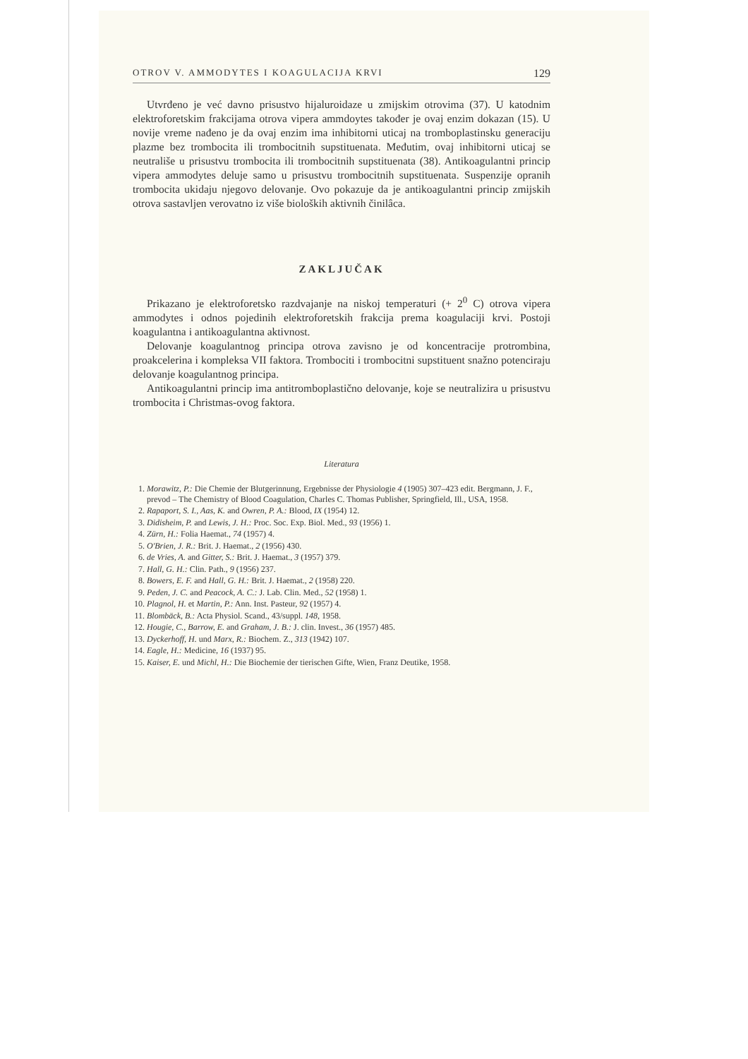OTROV V. AMMODYTES I KOAGULACIJA KRVI 129
Utvrđeno je već davno prisustvo hijaluroidaze u zmijskim otrovima (37). U katodnim elektroforetskim frakcijama otrova vipera ammdoytes također je ovaj enzim dokazan (15). U novije vreme nađeno je da ovaj enzim ima inhibitorni uticaj na tromboplastinsku generaciju plazme bez trombocita ili trombocitnih supstituenata. Međutim, ovaj inhibitorni uticaj se neutrališe u prisustvu trombocita ili trombocitnih supstituenata (38). Antikoagulantni princip vipera ammodytes deluje samo u prisustvu trombocitnih supstituenata. Suspenzije opranih trombocita ukidaju njegovo delovanje. Ovo pokazuje da je antikoagulantni princip zmijskih otrova sastavljen verovatno iz više bioloških aktivnih činilâca.
ZAKLJUČAK
Prikazano je elektroforetsko razdvajanje na niskoj temperaturi (+ 2<sup>0</sup> C) otrova vipera ammodytes i odnos pojedinih elektroforetskih frakcija prema koagulaciji krvi. Postoji koagulantna i antikoagulantna aktivnost.
Delovanje koagulantnog principa otrova zavisno je od koncentracije protrombina, proakcelerina i kompleksa VII faktora. Trombociti i trombocitni supstituent snažno potenciraju delovanje koagulantnog principa.
Antikoagulantni princip ima antitromboplastično delovanje, koje se neutralizira u prisustvu trombocita i Christmas-ovog faktora.
Literatura
1. Morawitz, P.: Die Chemie der Blutgerinnung, Ergebnisse der Physiologie 4 (1905) 307–423 edit. Bergmann, J. F., prevod – The Chemistry of Blood Coagulation, Charles C. Thomas Publisher, Springfield, Ill., USA, 1958.
2. Rapaport, S. I., Aas, K. and Owren, P. A.: Blood, IX (1954) 12.
3. Didisheim, P. and Lewis, J. H.: Proc. Soc. Exp. Biol. Med., 93 (1956) 1.
4. Zürn, H.: Folia Haemat., 74 (1957) 4.
5. O'Brien, J. R.: Brit. J. Haemat., 2 (1956) 430.
6. de Vries, A. and Gitter, S.: Brit. J. Haemat., 3 (1957) 379.
7. Hall, G. H.: Clin. Path., 9 (1956) 237.
8. Bowers, E. F. and Hall, G. H.: Brit. J. Haemat., 2 (1958) 220.
9. Peden, J. C. and Peacock, A. C.: J. Lab. Clin. Med., 52 (1958) 1.
10. Plagnol, H. et Martin, P.: Ann. Inst. Pasteur, 92 (1957) 4.
11. Blombäck, B.: Acta Physiol. Scand., 43/suppl. 148, 1958.
12. Hougie, C., Barrow, E. and Graham, J. B.: J. clin. Invest., 36 (1957) 485.
13. Dyckerhoff, H. und Marx, R.: Biochem. Z., 313 (1942) 107.
14. Eagle, H.: Medicine, 16 (1937) 95.
15. Kaiser, E. und Michl, H.: Die Biochemie der tierischen Gifte, Wien, Franz Deutike, 1958.